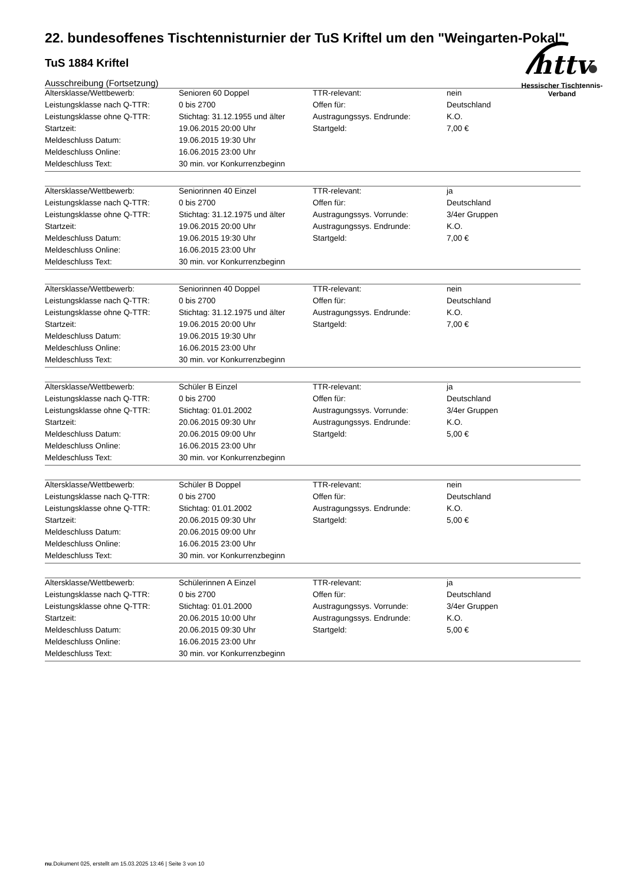httv
Hessischer Tischtennis-Verband
22. bundesoffenes Tischtennisturnier der TuS Kriftel um den "Weingarten-Pokal"
TuS 1884 Kriftel
Ausschreibung (Fortsetzung)
| Altersklasse/Wettbewerb: | Senioren 60 Doppel | TTR-relevant: | nein |
| Leistungsklasse nach Q-TTR: | 0 bis 2700 | Offen für: | Deutschland |
| Leistungsklasse ohne Q-TTR: | Stichtag: 31.12.1955 und älter | Austragungssys. Endrunde: | K.O. |
| Startzeit: | 19.06.2015 20:00 Uhr | Startgeld: | 7,00 € |
| Meldeschluss Datum: | 19.06.2015 19:30 Uhr | | |
| Meldeschluss Online: | 16.06.2015 23:00 Uhr | | |
| Meldeschluss Text: | 30 min. vor Konkurrenzbeginn | | |
| Altersklasse/Wettbewerb: | Seniorinnen 40 Einzel | TTR-relevant: | ja |
| Leistungsklasse nach Q-TTR: | 0 bis 2700 | Offen für: | Deutschland |
| Leistungsklasse ohne Q-TTR: | Stichtag: 31.12.1975 und älter | Austragungssys. Vorrunde: | 3/4er Gruppen |
| Startzeit: | 19.06.2015 20:00 Uhr | Austragungssys. Endrunde: | K.O. |
| Meldeschluss Datum: | 19.06.2015 19:30 Uhr | Startgeld: | 7,00 € |
| Meldeschluss Online: | 16.06.2015 23:00 Uhr | | |
| Meldeschluss Text: | 30 min. vor Konkurrenzbeginn | | |
| Altersklasse/Wettbewerb: | Seniorinnen 40 Doppel | TTR-relevant: | nein |
| Leistungsklasse nach Q-TTR: | 0 bis 2700 | Offen für: | Deutschland |
| Leistungsklasse ohne Q-TTR: | Stichtag: 31.12.1975 und älter | Austragungssys. Endrunde: | K.O. |
| Startzeit: | 19.06.2015 20:00 Uhr | Startgeld: | 7,00 € |
| Meldeschluss Datum: | 19.06.2015 19:30 Uhr | | |
| Meldeschluss Online: | 16.06.2015 23:00 Uhr | | |
| Meldeschluss Text: | 30 min. vor Konkurrenzbeginn | | |
| Altersklasse/Wettbewerb: | Schüler B Einzel | TTR-relevant: | ja |
| Leistungsklasse nach Q-TTR: | 0 bis 2700 | Offen für: | Deutschland |
| Leistungsklasse ohne Q-TTR: | Stichtag: 01.01.2002 | Austragungssys. Vorrunde: | 3/4er Gruppen |
| Startzeit: | 20.06.2015 09:30 Uhr | Austragungssys. Endrunde: | K.O. |
| Meldeschluss Datum: | 20.06.2015 09:00 Uhr | Startgeld: | 5,00 € |
| Meldeschluss Online: | 16.06.2015 23:00 Uhr | | |
| Meldeschluss Text: | 30 min. vor Konkurrenzbeginn | | |
| Altersklasse/Wettbewerb: | Schüler B Doppel | TTR-relevant: | nein |
| Leistungsklasse nach Q-TTR: | 0 bis 2700 | Offen für: | Deutschland |
| Leistungsklasse ohne Q-TTR: | Stichtag: 01.01.2002 | Austragungssys. Endrunde: | K.O. |
| Startzeit: | 20.06.2015 09:30 Uhr | Startgeld: | 5,00 € |
| Meldeschluss Datum: | 20.06.2015 09:00 Uhr | | |
| Meldeschluss Online: | 16.06.2015 23:00 Uhr | | |
| Meldeschluss Text: | 30 min. vor Konkurrenzbeginn | | |
| Altersklasse/Wettbewerb: | Schülerinnen A Einzel | TTR-relevant: | ja |
| Leistungsklasse nach Q-TTR: | 0 bis 2700 | Offen für: | Deutschland |
| Leistungsklasse ohne Q-TTR: | Stichtag: 01.01.2000 | Austragungssys. Vorrunde: | 3/4er Gruppen |
| Startzeit: | 20.06.2015 10:00 Uhr | Austragungssys. Endrunde: | K.O. |
| Meldeschluss Datum: | 20.06.2015 09:30 Uhr | Startgeld: | 5,00 € |
| Meldeschluss Online: | 16.06.2015 23:00 Uhr | | |
| Meldeschluss Text: | 30 min. vor Konkurrenzbeginn | | |
nu.Dokument 025, erstellt am 15.03.2025 13:46 | Seite 3 von 10